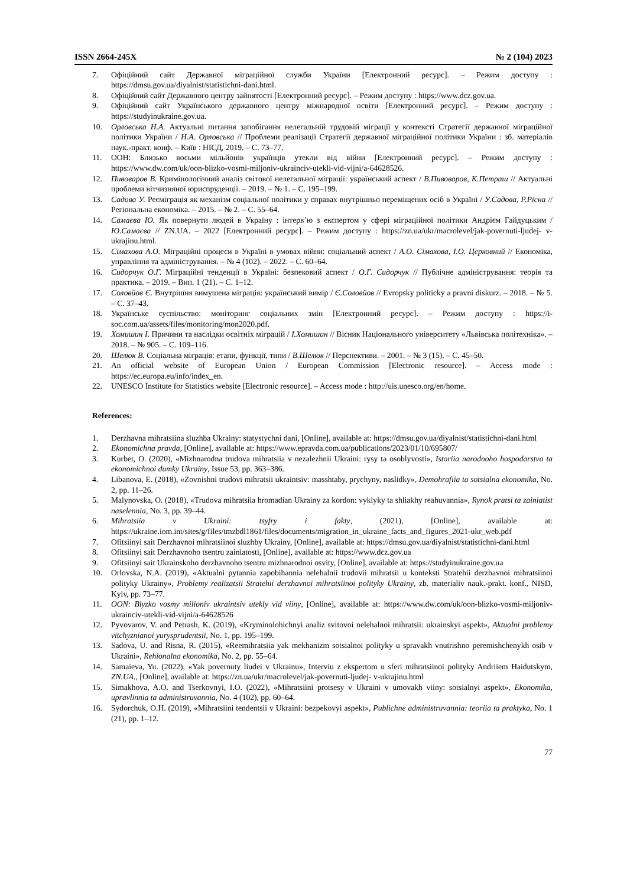ISSN 2664-245X № 2 (104) 2023
7. Офіційний сайт Державної міграційної служби України [Електронний ресурс]. – Режим доступу : https://dmsu.gov.ua/diyalnist/statistichni-dani.html.
8. Офіційний сайт Державного центру зайнятості [Електронний ресурс]. – Режим доступу : https://www.dcz.gov.ua.
9. Офіційний сайт Українського державного центру міжнародної освіти [Електронний ресурс]. – Режим доступу : https://studyinukraine.gov.ua.
10. Орловська Н.А. Актуальні питання запобігання нелегальній трудовій міграції у контексті Стратегії державної міграційної політики України / Н.А. Орловська // Проблеми реалізації Стратегії державної міграційної політики України : зб. матеріалів наук.-практ. конф. – Київ : НІСД, 2019. – С. 73–77.
11. ООН: Близько восьми мільйонів українців утекли від війни [Електронний ресурс]. – Режим доступу : https://www.dw.com/uk/oon-blizko-vosmi-miljoniv-ukrainciv-utekli-vid-vijni/a-64628526.
12. Пивоваров В. Кримінологічний аналіз світової нелегальної міграції: український аспект / В.Пивоваров, К.Петраш // Актуальні проблеми вітчизняної юриспруденції. – 2019. – № 1. – С. 195–199.
13. Садова У. Реєміграція як механізм соціальної політики у справах внутрішньо переміщених осіб в Україні / У.Садова, Р.Рісна // Регіональна економіка. – 2015. – № 2. – С. 55–64.
14. Самаєва Ю. Як повернути людей в Україну : інтерв’ю з експертом у сфері міграційної політики Андрієм Гайдуцьким / Ю.Самаєва // ZN.UA. – 2022 [Електронний ресурс]. – Режим доступу : https://zn.ua/ukr/macrolevel/jak-povernuti-ljudej- v-ukrajinu.html.
15. Сімахова А.О. Міграційні процеси в Україні в умовах війни: соціальний аспект / А.О. Сімахова, І.О. Церковний // Економіка, управління та адміністрування. – № 4 (102). – 2022. – С. 60–64.
16. Сидорчук О.Г. Міграційні тенденції в Україні: безпековий аспект / О.Г. Сидорчук // Публічне адміністрування: теорія та практика. – 2019. – Вип. 1 (21). – С. 1–12.
17. Соловйов Є. Внутрішня вимушена міграція: український вимір / Є.Соловйов // Evropsky politicky a pravni diskurz. – 2018. – № 5. – С. 37–43.
18. Українське суспільство: моніторинг соціальних змін [Електронний ресурс]. – Режим доступу : https://i- soc.com.ua/assets/files/monitoring/mon2020.pdf.
19. Хомишин І. Причини та наслідки освітніх міграцій / І.Хомишин // Вісник Національного університету «Львівська політехніка». – 2018. – № 905. – С. 109–116.
20. Шелюк В. Соціальна міграція: етапи, функції, типи / В.Шелюк // Перспективи. – 2001. – № 3 (15). – С. 45–50.
21. An official website of European Union / European Commission [Electronic resource]. – Access mode : https://ec.europa.eu/info/index_en.
22. UNESCO Institute for Statistics website [Electronic resource]. – Access mode : http://uis.unesco.org/en/home.
References:
1. Derzhavna mihratsiina sluzhba Ukrainy: statystychni dani, [Online], available at: https://dmsu.gov.ua/diyalnist/statistichni-dani.html
2. Ekonomichna pravda, [Online], available at: https://www.epravda.com.ua/publications/2023/01/10/695807/
3. Kurbet, O. (2020), «Mizhnarodna trudova mihratsiia v nezalezhnii Ukraini: rysy ta osoblyvosti», Istoriia narodnoho hospodarstva ta ekonomichnoi dumky Ukrainy, Issue 53, pp. 363–386.
4. Libanova, E. (2018), «Zovnishni trudovi mihratsii ukraintsiv: masshtaby, prychyny, naslidky», Demohrafiia ta sotsialna ekonomika, No. 2, pp. 11–26.
5. Malynovska, O. (2018), «Trudova mihratsiia hromadian Ukrainy za kordon: vyklyky ta shliakhy reahuvannia», Rynok pratsi ta zainiatist naselennia, No. 3, pp. 39–44.
6. Mihratsiia v Ukraini: tsyfry i fakty, (2021), [Online], available at: https://ukraine.iom.int/sites/g/files/tmzbdl1861/files/documents/migration_in_ukraine_facts_and_figures_2021-ukr_web.pdf
7. Ofitsiinyi sait Derzhavnoi mihratsiinoi sluzhby Ukrainy, [Online], available at: https://dmsu.gov.ua/diyalnist/statistichni-dani.html
8. Ofitsiinyi sait Derzhavnoho tsentru zainiatosti, [Online], available at: https://www.dcz.gov.ua
9. Ofitsiinyi sait Ukrainskoho derzhavnoho tsentru mizhnarodnoi osvity, [Online], available at: https://studyinukraine.gov.ua
10. Orlovska, N.A. (2019), «Aktualni pytannia zapobihannia nelehalnii trudovii mihratsii u konteksti Stratehii derzhavnoi mihratsiinoi polityky Ukrainy», Problemy realizatsii Stratehii derzhavnoi mihratsiinoi polityky Ukrainy, zb. materialiv nauk.-prakt. konf., NISD, Kyiv, pp. 73–77.
11. OON: Blyzko vosmy milioniv ukraintsiv utekly vid viiny, [Online], available at: https://www.dw.com/uk/oon-blizko-vosmi-miljoniv-ukrainciv-utekli-vid-vijni/a-64628526
12. Pyvovarov, V. and Petrash, K. (2019), «Kryminolohichnyi analiz svitovoi nelehalnoi mihratsii: ukrainskyi aspekt», Aktualni problemy vitchyznianoi yurysprudentsii, No. 1, pp. 195–199.
13. Sadova, U. and Risna, R. (2015), «Reemihratsiia yak mekhanizm sotsialnoi polityky u spravakh vnutrishno peremishchenykh osib v Ukraini», Rehionalna ekonomika, No. 2, pp. 55–64.
14. Samaieva, Yu. (2022), «Yak povernuty liudei v Ukrainu», Interviu z ekspertom u sferi mihratsiinoi polityky Andriiem Haidutskym, ZN.UA., [Online], available at: https://zn.ua/ukr/macrolevel/jak-povernuti-ljudej- v-ukrajinu.html
15. Simakhova, A.O. and Tserkovnyi, I.O. (2022), «Mihratsiini protsesy v Ukraini v umovakh viiny: sotsialnyi aspekt», Ekonomika, upravlinnia ta administruvannia, No. 4 (102), pp. 60–64.
16. Sydorchuk, O.H. (2019), «Mihratsiini tendentsii v Ukraini: bezpekovyi aspekt», Publichne administruvannia: teoriia ta praktyka, No. 1 (21), pp. 1–12.
77